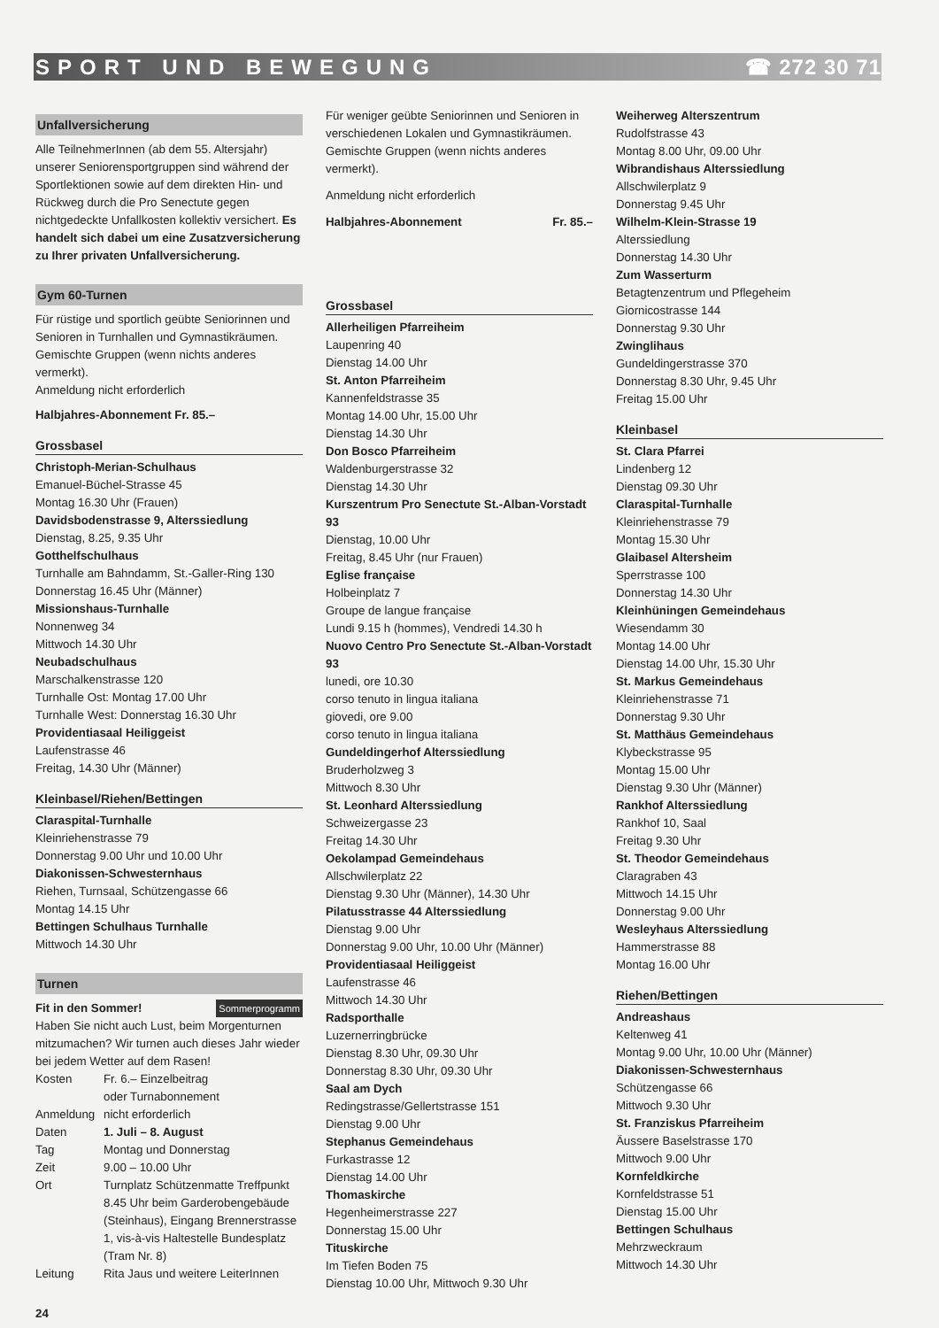SPORT UND BEWEGUNG ☎ 272 30 71
Unfallversicherung
Alle TeilnehmerInnen (ab dem 55. Altersjahr) unserer Seniorensportgruppen sind während der Sportlektionen sowie auf dem direkten Hin- und Rückweg durch die Pro Senectute gegen nichtgedeckte Unfallkosten kollektiv versichert. Es handelt sich dabei um eine Zusatzversicherung zu Ihrer privaten Unfallversicherung.
Gym 60-Turnen
Für rüstige und sportlich geübte Seniorinnen und Senioren in Turnhallen und Gymnastikräumen. Gemischte Gruppen (wenn nichts anderes vermerkt).
Anmeldung nicht erforderlich
Halbjahres-Abonnement Fr. 85.–
Grossbasel
Christoph-Merian-Schulhaus
Emanuel-Büchel-Strasse 45
Montag 16.30 Uhr (Frauen)
Davidsbodenstrasse 9, Alterssiedlung
Dienstag, 8.25, 9.35 Uhr
Gotthelfschulhaus
Turnhalle am Bahndamm, St.-Galler-Ring 130
Donnerstag 16.45 Uhr (Männer)
Missionshaus-Turnhalle
Nonnenweg 34
Mittwoch 14.30 Uhr
Neubadschulhaus
Marschalkenstrasse 120
Turnhalle Ost: Montag 17.00 Uhr
Turnhalle West: Donnerstag 16.30 Uhr
Providentiasaal Heiliggeist
Laufenstrasse 46
Freitag, 14.30 Uhr (Männer)
Kleinbasel/Riehen/Bettingen
Claraspital-Turnhalle
Kleinriehenstrasse 79
Donnerstag 9.00 Uhr und 10.00 Uhr
Diakonissen-Schwesternhaus
Riehen, Turnsaal, Schützengasse 66
Montag 14.15 Uhr
Bettingen Schulhaus Turnhalle
Mittwoch 14.30 Uhr
Turnen
Fit in den Sommer! Sommerprogramm
Haben Sie nicht auch Lust, beim Morgenturnen mitzumachen? Wir turnen auch dieses Jahr wieder bei jedem Wetter auf dem Rasen!
| Kosten | Fr. 6.– Einzelbeitrag oder Turnabonnement |
| Anmeldung | nicht erforderlich |
| Daten | 1. Juli – 8. August |
| Tag | Montag und Donnerstag |
| Zeit | 9.00 – 10.00 Uhr |
| Ort | Turnplatz Schützenmatte Treffpunkt 8.45 Uhr beim Garderobengebäude (Steinhaus), Eingang Brennerstrasse 1, vis-à-vis Haltestelle Bundesplatz (Tram Nr. 8) |
| Leitung | Rita Jaus und weitere LeiterInnen |
Für weniger geübte Seniorinnen und Senioren in verschiedenen Lokalen und Gymnastikräumen. Gemischte Gruppen (wenn nichts anderes vermerkt).
Anmeldung nicht erforderlich
Halbjahres-Abonnement Fr. 85.–
Grossbasel
Allerheiligen Pfarreiheim
Laupenring 40
Dienstag 14.00 Uhr
St. Anton Pfarreiheim
Kannenfeldstrasse 35
Montag 14.00 Uhr, 15.00 Uhr
Dienstag 14.30 Uhr
Don Bosco Pfarreiheim
Waldenburgerstrasse 32
Dienstag 14.30 Uhr
Kurszentrum Pro Senectute St.-Alban-Vorstadt 93
Dienstag, 10.00 Uhr
Freitag, 8.45 Uhr (nur Frauen)
Eglise française
Holbeinplatz 7
Groupe de langue française
Lundi 9.15 h (hommes), Vendredi 14.30 h
Nuovo Centro Pro Senectute St.-Alban-Vorstadt 93
lunedi, ore 10.30
corso tenuto in lingua italiana
giovedi, ore 9.00
corso tenuto in lingua italiana
Gundeldingerhof Alterssiedlung
Bruderholzweg 3
Mittwoch 8.30 Uhr
St. Leonhard Alterssiedlung
Schweizergasse 23
Freitag 14.30 Uhr
Oekolampad Gemeindehaus
Allschwilerplatz 22
Dienstag 9.30 Uhr (Männer), 14.30 Uhr
Pilatusstrasse 44 Alterssiedlung
Dienstag 9.00 Uhr
Donnerstag 9.00 Uhr, 10.00 Uhr (Männer)
Providentiasaal Heiliggeist
Laufenstrasse 46
Mittwoch 14.30 Uhr
Radsporthalle
Luzernerringbrücke
Dienstag 8.30 Uhr, 09.30 Uhr
Donnerstag 8.30 Uhr, 09.30 Uhr
Saal am Dych
Redingstrasse/Gellertstrasse 151
Dienstag 9.00 Uhr
Stephanus Gemeindehaus
Furkastrasse 12
Dienstag 14.00 Uhr
Thomaskirche
Hegenheimerstrasse 227
Donnerstag 15.00 Uhr
Tituskirche
Im Tiefen Boden 75
Dienstag 10.00 Uhr, Mittwoch 9.30 Uhr
Weiherweg Alterszentrum
Rudolfstrasse 43
Montag 8.00 Uhr, 09.00 Uhr
Wibrandishaus Alterssiedlung
Allschwilerplatz 9
Donnerstag 9.45 Uhr
Wilhelm-Klein-Strasse 19
Alterssiedlung
Donnerstag 14.30 Uhr
Zum Wasserturm
Betagtenzentrum und Pflegeheim
Giornicostrasse 144
Donnerstag 9.30 Uhr
Zwinglihaus
Gundeldingerstrasse 370
Donnerstag 8.30 Uhr, 9.45 Uhr
Freitag 15.00 Uhr
Kleinbasel
St. Clara Pfarrei
Lindenberg 12
Dienstag 09.30 Uhr
Claraspital-Turnhalle
Kleinriehenstrasse 79
Montag 15.30 Uhr
Glaibasel Altersheim
Sperrstrasse 100
Donnerstag 14.30 Uhr
Kleinhüningen Gemeindehaus
Wiesendamm 30
Montag 14.00 Uhr
Dienstag 14.00 Uhr, 15.30 Uhr
St. Markus Gemeindehaus
Kleinriehenstrasse 71
Donnerstag 9.30 Uhr
St. Matthäus Gemeindehaus
Klybeckstrasse 95
Montag 15.00 Uhr
Dienstag 9.30 Uhr (Männer)
Rankhof Alterssiedlung
Rankhof 10, Saal
Freitag 9.30 Uhr
St. Theodor Gemeindehaus
Claragraben 43
Mittwoch 14.15 Uhr
Donnerstag 9.00 Uhr
Wesleyhaus Alterssiedlung
Hammerstrasse 88
Montag 16.00 Uhr
Riehen/Bettingen
Andreashaus
Keltenweg 41
Montag 9.00 Uhr, 10.00 Uhr (Männer)
Diakonissen-Schwesternhaus
Schützengasse 66
Mittwoch 9.30 Uhr
St. Franziskus Pfarreiheim
Äussere Baselstrasse 170
Mittwoch 9.00 Uhr
Kornfeldkirche
Kornfeldstrasse 51
Dienstag 15.00 Uhr
Bettingen Schulhaus
Mehrzweckraum
Mittwoch 14.30 Uhr
24